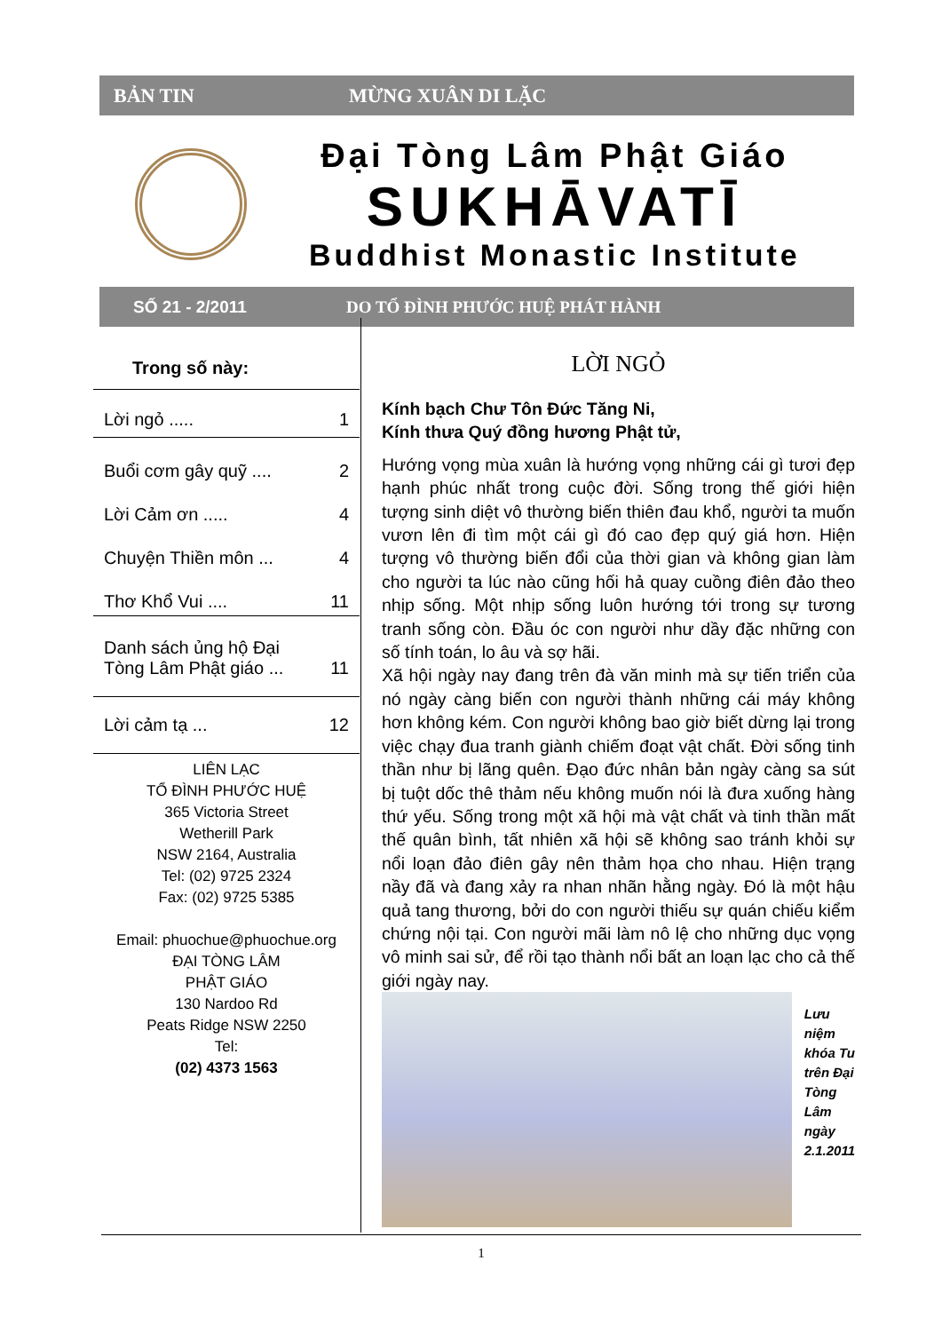BẢN TIN MỪNG XUÂN DI LẶC
Đại Tòng Lâm Phật Giáo
SUKHĀVATĪ
Buddhist Monastic Institute
SỐ 21 - 2/2011 DO TỔ ĐÌNH PHƯỚC HUỆ PHÁT HÀNH
Trong số này:
Lời ngỏ ..... 1
Buổi cơm gây quỹ .... 2
Lời Cảm ơn ..... 4
Chuyện Thiền môn ... 4
Thơ Khổ Vui .... 11
Danh sách ủng hộ Đại
Tòng Lâm Phật giáo ... 11
Lời cảm tạ ... 12
LIÊN LẠC
TỔ ĐÌNH PHƯỚC HUỆ
365 Victoria Street
Wetherill Park
NSW 2164, Australia
Tel: (02) 9725 2324
Fax: (02) 9725 5385
Email: phuochue@phuochue.org
ĐẠI TÒNG LÂM
PHẬT GIÁO
130 Nardoo Rd
Peats Ridge NSW 2250
Tel:
(02) 4373 1563
LỜI NGỎ
Kính bạch Chư Tôn Đức Tăng Ni,
Kính thưa Quý đồng hương Phật tử,
Hướng vọng mùa xuân là hướng vọng những cái gì tươi đẹp hạnh phúc nhất trong cuộc đời. Sống trong thế giới hiện tượng sinh diệt vô thường biến thiên đau khổ, người ta muốn vươn lên đi tìm một cái gì đó cao đẹp quý giá hơn. Hiện tượng vô thường biến đổi của thời gian và không gian làm cho người ta lúc nào cũng hối hả quay cuồng điên đảo theo nhịp sống. Một nhịp sống luôn hướng tới trong sự tương tranh sống còn. Đầu óc con người như dầy đặc những con số tính toán, lo âu và sợ hãi.
Xã hội ngày nay đang trên đà văn minh mà sự tiến triển của nó ngày càng biến con người thành những cái máy không hơn không kém. Con người không bao giờ biết dừng lại trong việc chạy đua tranh giành chiếm đoạt vật chất. Đời sống tinh thần như bị lãng quên. Đạo đức nhân bản ngày càng sa sút bị tuột dốc thê thảm nếu không muốn nói là đưa xuống hàng thứ yếu. Sống trong một xã hội mà vật chất và tinh thần mất thế quân bình, tất nhiên xã hội sẽ không sao tránh khỏi sự nổi loạn đảo điên gây nên thảm họa cho nhau. Hiện trạng nầy đã và đang xảy ra nhan nhãn hằng ngày. Đó là một hậu quả tang thương, bởi do con người thiếu sự quán chiếu kiểm chứng nội tại. Con người mãi làm nô lệ cho những dục vọng vô minh sai sử, để rồi tạo thành nổi bất an loạn lạc cho cả thế giới ngày nay.
Lưu niệm khóa Tu trên Đại Tòng Lâm ngày 2.1.2011
1